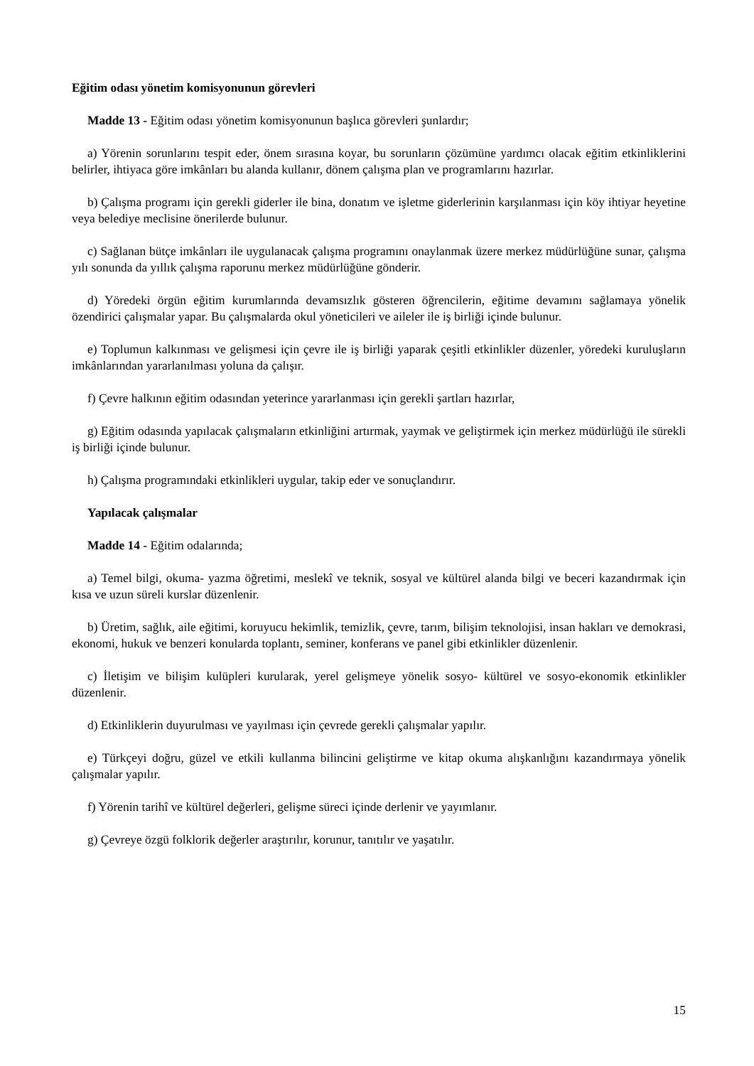Eğitim odası yönetim komisyonunun görevleri
Madde 13 - Eğitim odası yönetim komisyonunun başlıca görevleri şunlardır;
a) Yörenin sorunlarını tespit eder, önem sırasına koyar, bu sorunların çözümüne yardımcı olacak eğitim etkinliklerini belirler, ihtiyaca göre imkânları bu alanda kullanır, dönem çalışma plan ve programlarını hazırlar.
b) Çalışma programı için gerekli giderler ile bina, donatım ve işletme giderlerinin karşılanması için köy ihtiyar heyetine veya belediye meclisine önerilerde bulunur.
c) Sağlanan bütçe imkânları ile uygulanacak çalışma programını onaylanmak üzere merkez müdürlüğüne sunar, çalışma yılı sonunda da yıllık çalışma raporunu merkez müdürlüğüne gönderir.
d) Yöredeki örgün eğitim kurumlarında devamsızlık gösteren öğrencilerin, eğitime devamını sağlamaya yönelik özendirici çalışmalar yapar. Bu çalışmalarda okul yöneticileri ve aileler ile iş birliği içinde bulunur.
e) Toplumun kalkınması ve gelişmesi için çevre ile iş birliği yaparak çeşitli etkinlikler düzenler, yöredeki kuruluşların imkânlarından yararlanılması yoluna da çalışır.
f) Çevre halkının eğitim odasından yeterince yararlanması için gerekli şartları hazırlar,
g) Eğitim odasında yapılacak çalışmaların etkinliğini artırmak, yaymak ve geliştirmek için merkez müdürlüğü ile sürekli iş birliği içinde bulunur.
h) Çalışma programındaki etkinlikleri uygular, takip eder ve sonuçlandırır.
Yapılacak çalışmalar
Madde 14 - Eğitim odalarında;
a) Temel bilgi, okuma- yazma öğretimi, meslekî ve teknik, sosyal ve kültürel alanda bilgi ve beceri kazandırmak için kısa ve uzun süreli kurslar düzenlenir.
b) Üretim, sağlık, aile eğitimi, koruyucu hekimlik, temizlik, çevre, tarım, bilişim teknolojisi, insan hakları ve demokrasi, ekonomi, hukuk ve benzeri konularda toplantı, seminer, konferans ve panel gibi etkinlikler düzenlenir.
c) İletişim ve bilişim kulüpleri kurularak, yerel gelişmeye yönelik sosyo- kültürel ve sosyo-ekonomik etkinlikler düzenlenir.
d) Etkinliklerin duyurulması ve yayılması için çevrede gerekli çalışmalar yapılır.
e) Türkçeyi doğru, güzel ve etkili kullanma bilincini geliştirme ve kitap okuma alışkanlığını kazandırmaya yönelik çalışmalar yapılır.
f) Yörenin tarihî ve kültürel değerleri, gelişme süreci içinde derlenir ve yayımlanır.
g) Çevreye özgü folklorik değerler araştırılır, korunur, tanıtılır ve yaşatılır.
15